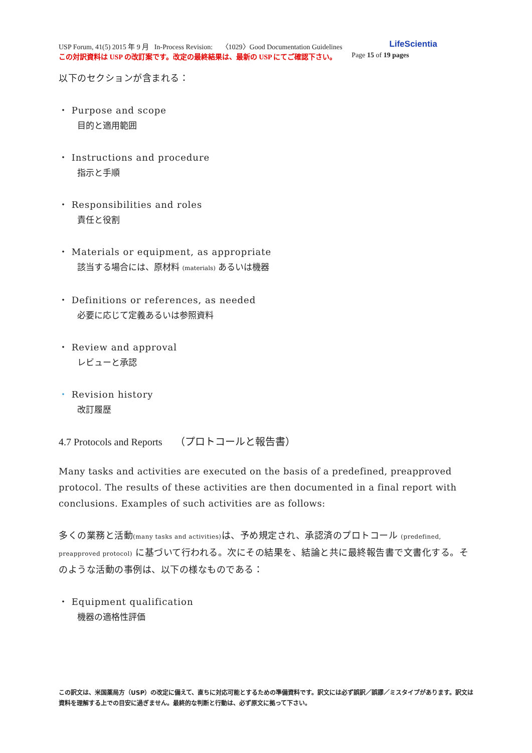USP Forum, 41(5) 2015 年 9 月 In-Process Revision: 〈1029〉Good Documentation Guidelines LifeScientia
この対訳資料は USP の改訂案です。改定の最終結果は、最新の USP にてご確認下さい。 Page 15 of 19 pages
以下のセクションが含まれる：
・ Purpose and scope
目的と適用範囲
・ Instructions and procedure
指示と手順
・ Responsibilities and roles
責任と役割
・ Materials or equipment, as appropriate
該当する場合には、原材料 (materials) あるいは機器
・ Definitions or references, as needed
必要に応じて定義あるいは参照資料
・ Review and approval
レビューと承認
・ Revision history
改訂履歴
4.7 Protocols and Reports （プロトコールと報告書）
Many tasks and activities are executed on the basis of a predefined, preapproved protocol. The results of these activities are then documented in a final report with conclusions. Examples of such activities are as follows:
多くの業務と活動(many tasks and activities) は、予め規定され、承認済のプロトコール (predefined, preapproved protocol) に基づいて行われる。次にその結果を、結論と共に最終報告書で文書化する。そのような活動の事例は、以下の様なものである：
・ Equipment qualification
機器の適格性評価
この訳文は、米国薬局方（USP）の改定に備えて、直ちに対応可能とするための準備資料です。訳文には必ず誤訳／誤謬／ミスタイプがあります。訳文は資料を理解する上での目安に過ぎません。最終的な判断と行動は、必ず原文に拠って下さい。